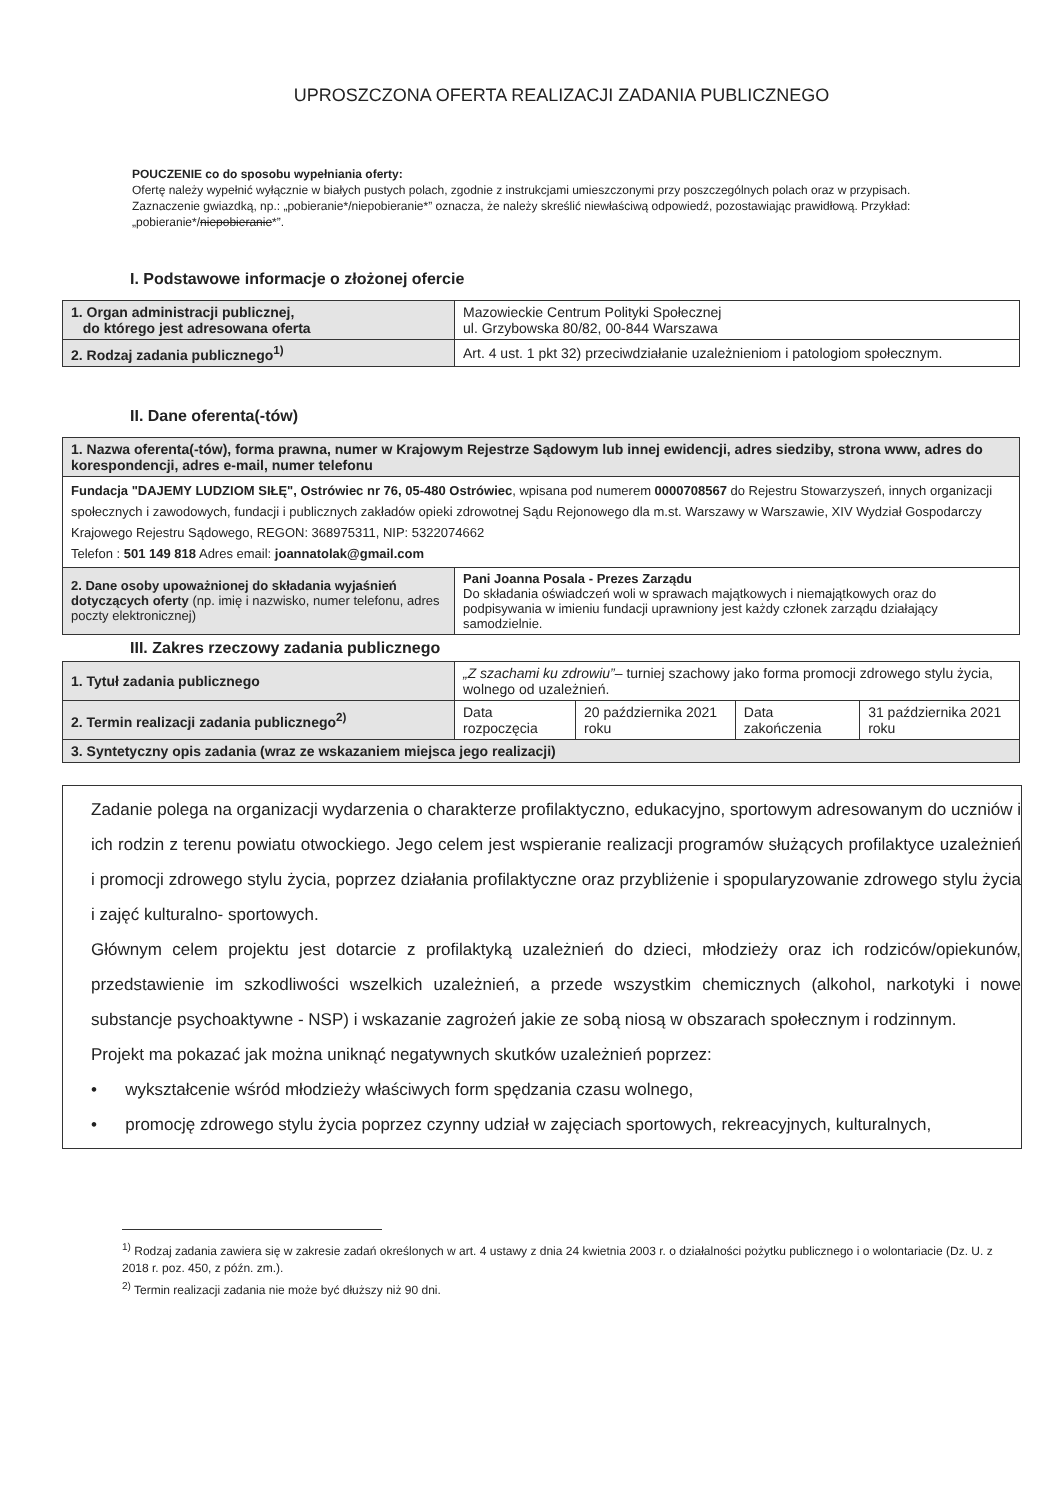UPROSZCZONA OFERTA REALIZACJI ZADANIA PUBLICZNEGO
POUCZENIE co do sposobu wypełniania oferty:
Ofertę należy wypełnić wyłącznie w białych pustych polach, zgodnie z instrukcjami umieszczonymi przy poszczególnych polach oraz w przypisach.
Zaznaczenie gwiazdką, np.: „pobieranie*/niepobieranie*” oznacza, że należy skreślić niewłaściwą odpowiedź, pozostawiając prawidłową. Przykład: „pobieranie*/niepobieranie*”.
I. Podstawowe informacje o złożonej ofercie
| 1. Organ administracji publicznej, do którego jest adresowana oferta | Mazowieckie Centrum Polityki Społecznej ul. Grzybowska 80/82, 00-844 Warszawa |
| 2. Rodzaj zadania publicznego<sup>1)</sup> | Art. 4 ust. 1 pkt 32) przeciwdziałanie uzależnieniom i patologiom społecznym. |
II. Dane oferenta(-tów)
| 1. Nazwa oferenta(-tów), forma prawna, numer w Krajowym Rejestrze Sądowym lub innej ewidencji, adres siedziby, strona www, adres do korespondencji, adres e-mail, numer telefonu | |
| Fundacja "DAJEMY LUDZIOM SIŁĘ", Ostrówiec nr 76, 05-480 Ostrówiec , wpisana pod numerem 0000708567 do Rejestru Stowarzyszeń, innych organizacji społecznych i zawodowych, fundacji i publicznych zakładów opieki zdrowotnej Sądu Rejonowego dla m.st. Warszawy w Warszawie, XIV Wydział Gospodarczy Krajowego Rejestru Sądowego, REGON: 368975311, NIP: 5322074662 Telefon : 501 149 818 Adres email: joannatolak@gmail.com | |
| 2. Dane osoby upoważnionej do składania wyjaśnień dotyczących oferty (np. imię i nazwisko, numer telefonu, adres poczty elektronicznej) | Pani Joanna Posala - Prezes Zarządu Do składania oświadczeń woli w sprawach majątkowych i niemajątkowych oraz do podpisywania w imieniu fundacji uprawniony jest każdy członek zarządu działający samodzielnie. |
III. Zakres rzeczowy zadania publicznego
| 1. Tytuł zadania publicznego | „Z szachami ku zdrowiu” – turniej szachowy jako forma promocji zdrowego stylu życia, wolnego od uzależnień. | | | |
| 2. Termin realizacji zadania publicznego<sup>2)</sup> | Data rozpoczęcia | 20 października 2021 roku | Data zakończenia | 31 października 2021 roku |
| 3. Syntetyczny opis zadania (wraz ze wskazaniem miejsca jego realizacji) | | | | |
Zadanie polega na organizacji wydarzenia o charakterze profilaktyczno, edukacyjno, sportowym adresowanym do uczniów i ich rodzin z terenu powiatu otwockiego. Jego celem jest wspieranie realizacji programów służących profilaktyce uzależnień i promocji zdrowego stylu życia, poprzez działania profilaktyczne oraz przybliżenie i spopularyzowanie zdrowego stylu życia i zajęć kulturalno- sportowych.
Głównym celem projektu jest dotarcie z profilaktyką uzależnień do dzieci, młodzieży oraz ich rodziców/opiekunów, przedstawienie im szkodliwości wszelkich uzależnień, a przede wszystkim chemicznych (alkohol, narkotyki i nowe substancje psychoaktywne - NSP) i wskazanie zagrożeń jakie ze sobą niosą w obszarach społecznym i rodzinnym.
Projekt ma pokazać jak można uniknąć negatywnych skutków uzależnień poprzez:
• wykształcenie wśród młodzieży właściwych form spędzania czasu wolnego,
• promocję zdrowego stylu życia poprzez czynny udział w zajęciach sportowych, rekreacyjnych, kulturalnych,
<sup>1)</sup> Rodzaj zadania zawiera się w zakresie zadań określonych w art. 4 ustawy z dnia 24 kwietnia 2003 r. o działalności pożytku publicznego i o wolontariacie (Dz. U. z 2018 r. poz. 450, z późn. zm.).
<sup>2)</sup> Termin realizacji zadania nie może być dłuższy niż 90 dni.